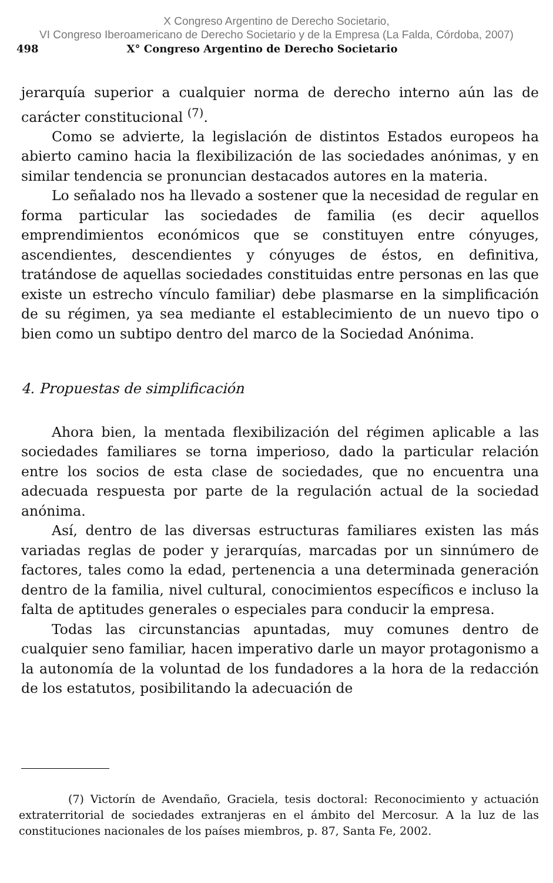X Congreso Argentino de Derecho Societario,
VI Congreso Iberoamericano de Derecho Societario y de la Empresa (La Falda, Córdoba, 2007)
498 X° Congreso Argentino de Derecho Societario
jerarquía superior a cualquier norma de derecho interno aún las de carácter constitucional <sup>(7)</sup>.
Como se advierte, la legislación de distintos Estados europeos ha abierto camino hacia la flexibilización de las sociedades anónimas, y en similar tendencia se pronuncian destacados autores en la materia.
Lo señalado nos ha llevado a sostener que la necesidad de regular en forma particular las sociedades de familia (es decir aquellos emprendimientos económicos que se constituyen entre cónyuges, ascendientes, descendientes y cónyuges de éstos, en definitiva, tratándose de aquellas sociedades constituidas entre personas en las que existe un estrecho vínculo familiar) debe plasmarse en la simplificación de su régimen, ya sea mediante el establecimiento de un nuevo tipo o bien como un subtipo dentro del marco de la Sociedad Anónima.
4. Propuestas de simplificación
Ahora bien, la mentada flexibilización del régimen aplicable a las sociedades familiares se torna imperioso, dado la particular relación entre los socios de esta clase de sociedades, que no encuentra una adecuada respuesta por parte de la regulación actual de la sociedad anónima.
Así, dentro de las diversas estructuras familiares existen las más variadas reglas de poder y jerarquías, marcadas por un sinnúmero de factores, tales como la edad, pertenencia a una determinada generación dentro de la familia, nivel cultural, conocimientos específicos e incluso la falta de aptitudes generales o especiales para conducir la empresa.
Todas las circunstancias apuntadas, muy comunes dentro de cualquier seno familiar, hacen imperativo darle un mayor protagonismo a la autonomía de la voluntad de los fundadores a la hora de la redacción de los estatutos, posibilitando la adecuación de
(7) Victorín de Avendaño, Graciela, tesis doctoral: Reconocimiento y actuación extraterritorial de sociedades extranjeras en el ámbito del Mercosur. A la luz de las constituciones nacionales de los países miembros, p. 87, Santa Fe, 2002.